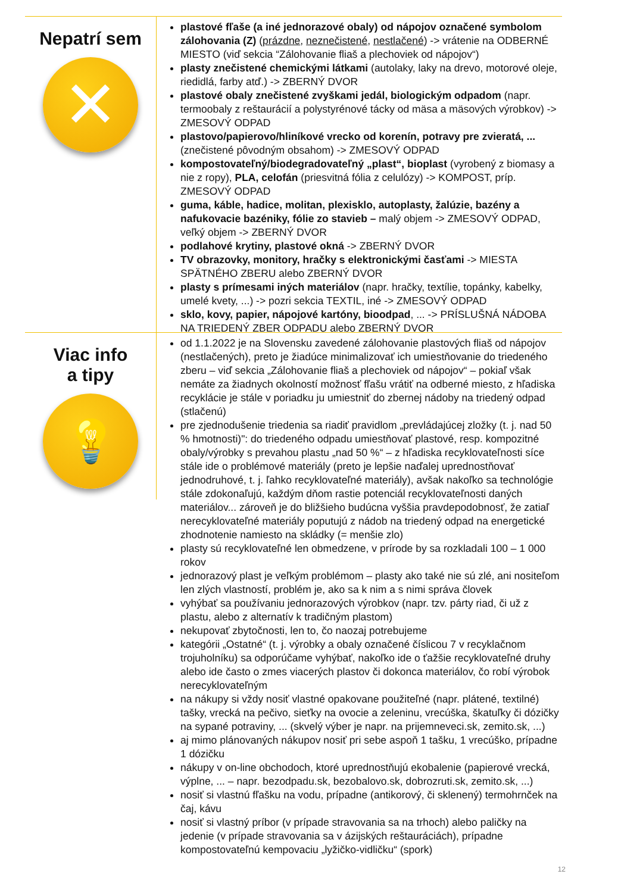Nepatrí sem
✕
plastové fľaše (a iné jednorazové obaly) od nápojov označené symbolom zálohovania (Z) (prázdne, neznečistené, nestlačené) -> vrátenie na ODBERNÉ MIESTO (viď sekcia “Zálohovanie fliaš a plechoviek od nápojov“)
plasty znečistené chemickými látkami (autolaky, laky na drevo, motorové oleje, riedidlá, farby atď.) -> ZBERNÝ DVOR
plastové obaly znečistené zvyškami jedál, biologickým odpadom (napr. termoobaly z reštaurácií a polystyrénové tácky od mäsa a mäsových výrobkov) -> ZMESOVÝ ODPAD
plastovo/papierovo/hliníkové vrecko od korenín, potravy pre zvieratá, ... (znečistené pôvodným obsahom) -> ZMESOVÝ ODPAD
kompostovateľný/biodegradovateľný „plast“, bioplast (vyrobený z biomasy a nie z ropy), PLA, celofán (priesvitná fólia z celulózy) -> KOMPOST, príp. ZMESOVÝ ODPAD
guma, káble, hadice, molitan, plexisklo, autoplasty, žalúzie, bazény a nafukovacie bazéniky, fólie zo stavieb – malý objem -> ZMESOVÝ ODPAD, veľký objem -> ZBERNÝ DVOR
podlahové krytiny, plastové okná -> ZBERNÝ DVOR
TV obrazovky, monitory, hračky s elektronickými časťami -> MIESTA SPÄTNÉHO ZBERU alebo ZBERNÝ DVOR
plasty s prímesami iných materiálov (napr. hračky, textílie, topánky, kabelky, umelé kvety, ...) -> pozri sekcia TEXTIL, iné -> ZMESOVÝ ODPAD
sklo, kovy, papier, nápojové kartóny, bioodpad, ... -> PRÍSLUŠNÁ NÁDOBA NA TRIEDENÝ ZBER ODPADU alebo ZBERNÝ DVOR
Viac info
a tipy
💡
od 1.1.2022 je na Slovensku zavedené zálohovanie plastových fliaš od nápojov (nestlačených), preto je žiadúce minimalizovať ich umiestňovanie do triedeného zberu – viď sekcia „Zálohovanie fliaš a plechoviek od nápojov“ – pokiaľ však nemáte za žiadnych okolností možnosť fľašu vrátiť na odberné miesto, z hľadiska recyklácie je stále v poriadku ju umiestniť do zbernej nádoby na triedený odpad (stlačenú)
pre zjednodušenie triedenia sa riadiť pravidlom „prevládajúcej zložky (t. j. nad 50 % hmotnosti)": do triedeného odpadu umiestňovať plastové, resp. kompozitné obaly/výrobky s prevahou plastu „nad 50 %“ – z hľadiska recyklovateľnosti síce stále ide o problémové materiály (preto je lepšie naďalej uprednostňovať jednodruhové, t. j. ľahko recyklovateľné materiály), avšak nakoľko sa technológie stále zdokonaľujú, každým dňom rastie potenciál recyklovateľnosti daných materiálov... zároveň je do bližšieho budúcna vyššia pravdepodobnosť, že zatiaľ nerecyklovateľné materiály poputujú z nádob na triedený odpad na energetické zhodnotenie namiesto na skládky (= menšie zlo)
plasty sú recyklovateľné len obmedzene, v prírode by sa rozkladali 100 – 1 000 rokov
jednorazový plast je veľkým problémom – plasty ako také nie sú zlé, ani nositeľom len zlých vlastností, problém je, ako sa k nim a s nimi správa človek
vyhýbať sa používaniu jednorazových výrobkov (napr. tzv. párty riad, či už z plastu, alebo z alternatív k tradičným plastom)
nekupovať zbytočnosti, len to, čo naozaj potrebujeme
kategórii „Ostatné“ (t. j. výrobky a obaly označené číslicou 7 v recyklačnom trojuholníku) sa odporúčame vyhýbať, nakoľko ide o ťažšie recyklovateľné druhy alebo ide často o zmes viacerých plastov či dokonca materiálov, čo robí výrobok nerecyklovateľným
na nákupy si vždy nosiť vlastné opakovane použiteľné (napr. plátené, textilné) tašky, vrecká na pečivo, sieťky na ovocie a zeleninu, vrecúška, škatuľky či dózičky na sypané potraviny, ... (skvelý výber je napr. na prijemneveci.sk, zemito.sk, ...)
aj mimo plánovaných nákupov nosiť pri sebe aspoň 1 tašku, 1 vrecúško, prípadne 1 dózičku
nákupy v on-line obchodoch, ktoré uprednostňujú ekobalenie (papierové vrecká, výplne, ... – napr. bezodpadu.sk, bezobalovo.sk, dobrozruti.sk, zemito.sk, ...)
nosiť si vlastnú fľašku na vodu, prípadne (antikorový, či sklenený) termohrnček na čaj, kávu
nosiť si vlastný príbor (v prípade stravovania sa na trhoch) alebo paličky na jedenie (v prípade stravovania sa v ázijských reštauráciách), prípadne kompostovateľnú kempovaciu „lyžičko-vidličku“ (spork)
12